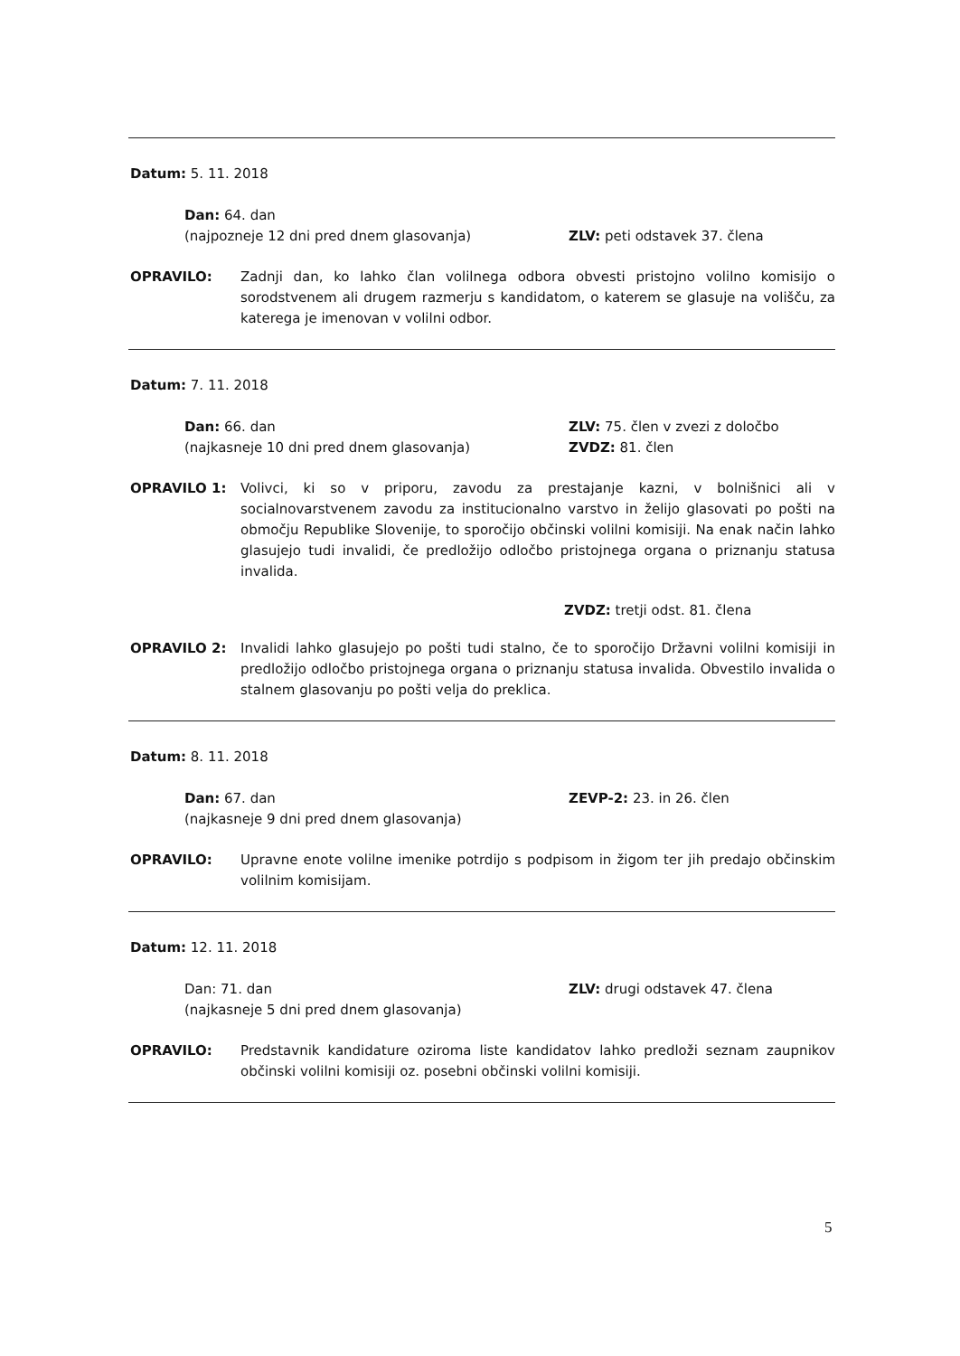Datum: 5. 11. 2018
Dan: 64. dan
(najpozneje 12 dni pred dnem glasovanja)
ZLV: peti odstavek 37. člena
OPRAVILO: Zadnji dan, ko lahko član volilnega odbora obvesti pristojno volilno komisijo o sorodstvenem ali drugem razmerju s kandidatom, o katerem se glasuje na volišču, za katerega je imenovan v volilni odbor.
Datum: 7. 11. 2018
Dan: 66. dan
(najkasneje 10 dni pred dnem glasovanja)
ZLV: 75. člen v zvezi z določbo
ZVDZ: 81. člen
OPRAVILO 1: Volivci, ki so v priporu, zavodu za prestajanje kazni, v bolnišnici ali v socialnovarstvenem zavodu za institucionalno varstvo in želijo glasovati po pošti na območju Republike Slovenije, to sporočijo občinski volilni komisiji. Na enak način lahko glasujejo tudi invalidi, če predložijo odločbo pristojnega organa o priznanju statusa invalida.
ZVDZ: tretji odst. 81. člena
OPRAVILO 2: Invalidi lahko glasujejo po pošti tudi stalno, če to sporočijo Državni volilni komisiji in predložijo odločbo pristojnega organa o priznanju statusa invalida. Obvestilo invalida o stalnem glasovanju po pošti velja do preklica.
Datum: 8. 11. 2018
Dan: 67. dan
(najkasneje 9 dni pred dnem glasovanja)
ZEVP-2: 23. in 26. člen
OPRAVILO: Upravne enote volilne imenike potrdijo s podpisom in žigom ter jih predajo občinskim volilnim komisijam.
Datum: 12. 11. 2018
Dan: 71. dan
(najkasneje 5 dni pred dnem glasovanja)
ZLV: drugi odstavek 47. člena
OPRAVILO: Predstavnik kandidature oziroma liste kandidatov lahko predloži seznam zaupnikov občinski volilni komisiji oz. posebni občinski volilni komisiji.
5